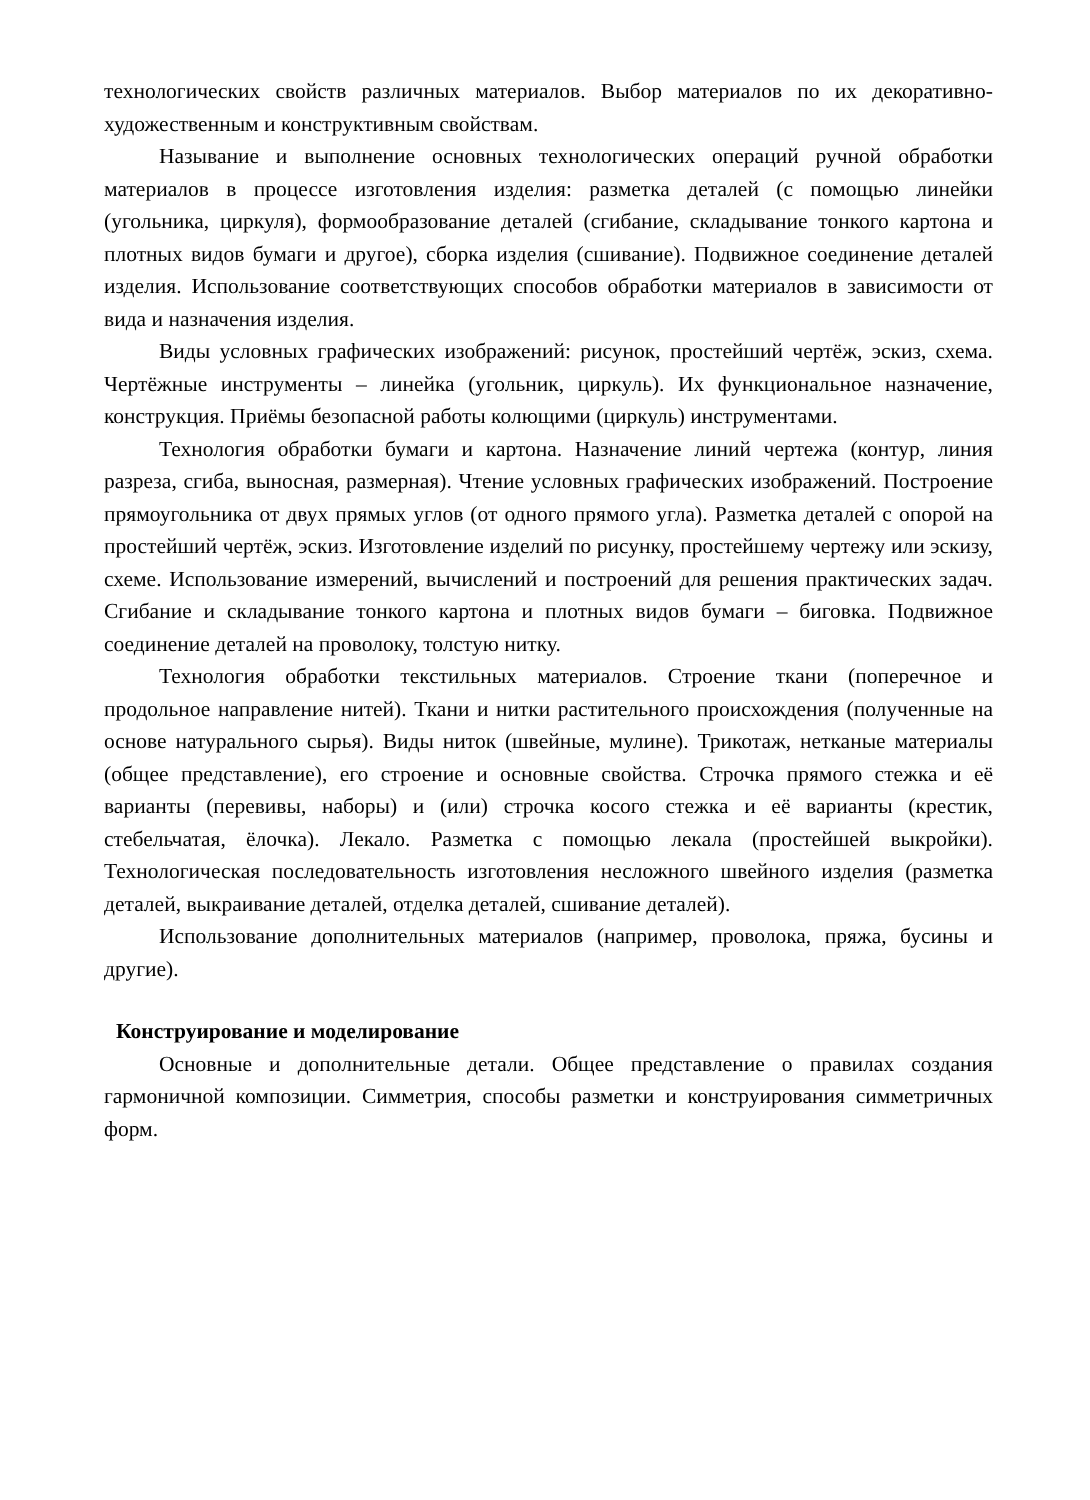технологических свойств различных материалов. Выбор материалов по их декоративно-художественным и конструктивным свойствам.
Называние и выполнение основных технологических операций ручной обработки материалов в процессе изготовления изделия: разметка деталей (с помощью линейки (угольника, циркуля), формообразование деталей (сгибание, складывание тонкого картона и плотных видов бумаги и другое), сборка изделия (сшивание). Подвижное соединение деталей изделия. Использование соответствующих способов обработки материалов в зависимости от вида и назначения изделия.
Виды условных графических изображений: рисунок, простейший чертёж, эскиз, схема. Чертёжные инструменты – линейка (угольник, циркуль). Их функциональное назначение, конструкция. Приёмы безопасной работы колющими (циркуль) инструментами.
Технология обработки бумаги и картона. Назначение линий чертежа (контур, линия разреза, сгиба, выносная, размерная). Чтение условных графических изображений. Построение прямоугольника от двух прямых углов (от одного прямого угла). Разметка деталей с опорой на простейший чертёж, эскиз. Изготовление изделий по рисунку, простейшему чертежу или эскизу, схеме. Использование измерений, вычислений и построений для решения практических задач. Сгибание и складывание тонкого картона и плотных видов бумаги – биговка. Подвижное соединение деталей на проволоку, толстую нитку.
Технология обработки текстильных материалов. Строение ткани (поперечное и продольное направление нитей). Ткани и нитки растительного происхождения (полученные на основе натурального сырья). Виды ниток (швейные, мулине). Трикотаж, нетканые материалы (общее представление), его строение и основные свойства. Строчка прямого стежка и её варианты (перевивы, наборы) и (или) строчка косого стежка и её варианты (крестик, стебельчатая, ёлочка). Лекало. Разметка с помощью лекала (простейшей выкройки). Технологическая последовательность изготовления несложного швейного изделия (разметка деталей, выкраивание деталей, отделка деталей, сшивание деталей).
Использование дополнительных материалов (например, проволока, пряжа, бусины и другие).
Конструирование и моделирование
Основные и дополнительные детали. Общее представление о правилах создания гармоничной композиции. Симметрия, способы разметки и конструирования симметричных форм.